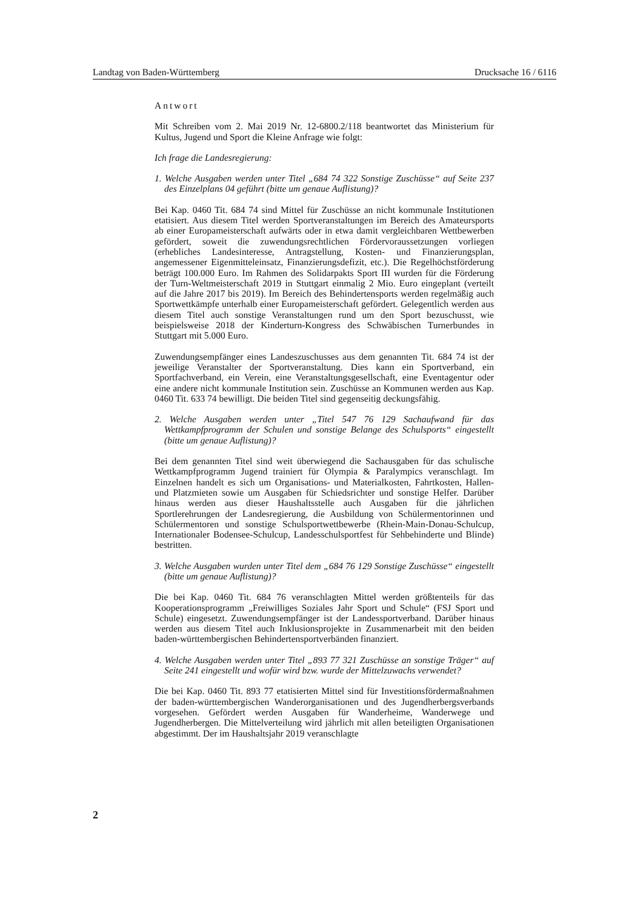Landtag von Baden-Württemberg Drucksache 16 / 6116
Antwort
Mit Schreiben vom 2. Mai 2019 Nr. 12-6800.2/118 beantwortet das Ministerium für Kultus, Jugend und Sport die Kleine Anfrage wie folgt:
Ich frage die Landesregierung:
1. Welche Ausgaben werden unter Titel „684 74 322 Sonstige Zuschüsse“ auf Seite 237 des Einzelplans 04 geführt (bitte um genaue Auflistung)?
Bei Kap. 0460 Tit. 684 74 sind Mittel für Zuschüsse an nicht kommunale Institutionen etatisiert. Aus diesem Titel werden Sportveranstaltungen im Bereich des Amateursports ab einer Europameisterschaft aufwärts oder in etwa damit vergleichbaren Wettbewerben gefördert, soweit die zuwendungsrechtlichen Fördervoraussetzungen vorliegen (erhebliches Landesinteresse, Antragstellung, Kosten- und Finanzierungsplan, angemessener Eigenmitteleinsatz, Finanzierungsdefizit, etc.). Die Regelhöchstförderung beträgt 100.000 Euro. Im Rahmen des Solidarpakts Sport III wurden für die Förderung der Turn-Weltmeisterschaft 2019 in Stuttgart einmalig 2 Mio. Euro eingeplant (verteilt auf die Jahre 2017 bis 2019). Im Bereich des Behindertensports werden regelmäßig auch Sportwettkämpfe unterhalb einer Europameisterschaft gefördert. Gelegentlich werden aus diesem Titel auch sonstige Veranstaltungen rund um den Sport bezuschusst, wie beispielsweise 2018 der Kinderturn-Kongress des Schwäbischen Turnerbundes in Stuttgart mit 5.000 Euro.
Zuwendungsempfänger eines Landeszuschusses aus dem genannten Tit. 684 74 ist der jeweilige Veranstalter der Sportveranstaltung. Dies kann ein Sportverband, ein Sportfachverband, ein Verein, eine Veranstaltungsgesellschaft, eine Eventagentur oder eine andere nicht kommunale Institution sein. Zuschüsse an Kommunen werden aus Kap. 0460 Tit. 633 74 bewilligt. Die beiden Titel sind gegenseitig deckungsfähig.
2. Welche Ausgaben werden unter „Titel 547 76 129 Sachaufwand für das Wettkampfprogramm der Schulen und sonstige Belange des Schulsports“ eingestellt (bitte um genaue Auflistung)?
Bei dem genannten Titel sind weit überwiegend die Sachausgaben für das schulische Wettkampfprogramm Jugend trainiert für Olympia & Paralympics veranschlagt. Im Einzelnen handelt es sich um Organisations- und Materialkosten, Fahrtkosten, Hallen- und Platzmieten sowie um Ausgaben für Schiedsrichter und sonstige Helfer. Darüber hinaus werden aus dieser Haushaltsstelle auch Ausgaben für die jährlichen Sportlerehrungen der Landesregierung, die Ausbildung von Schülermentorinnen und Schülermentoren und sonstige Schulsportwettbewerbe (Rhein-Main-Donau-Schulcup, Internationaler Bodensee-Schulcup, Landesschulsportfest für Sehbehinderte und Blinde) bestritten.
3. Welche Ausgaben wurden unter Titel dem „684 76 129 Sonstige Zuschüsse“ eingestellt (bitte um genaue Auflistung)?
Die bei Kap. 0460 Tit. 684 76 veranschlagten Mittel werden größtenteils für das Kooperationsprogramm „Freiwilliges Soziales Jahr Sport und Schule“ (FSJ Sport und Schule) eingesetzt. Zuwendungsempfänger ist der Landessportverband. Darüber hinaus werden aus diesem Titel auch Inklusionsprojekte in Zusammenarbeit mit den beiden baden-württembergischen Behindertensportverbänden finanziert.
4. Welche Ausgaben werden unter Titel „893 77 321 Zuschüsse an sonstige Träger“ auf Seite 241 eingestellt und wofür wird bzw. wurde der Mittelzuwachs verwendet?
Die bei Kap. 0460 Tit. 893 77 etatisierten Mittel sind für Investitionsfördermaßnahmen der baden-württembergischen Wanderorganisationen und des Jugendherbergsverbands vorgesehen. Gefördert werden Ausgaben für Wanderheime, Wanderwege und Jugendherbergen. Die Mittelverteilung wird jährlich mit allen beteiligten Organisationen abgestimmt. Der im Haushaltsjahr 2019 veranschlagte
2